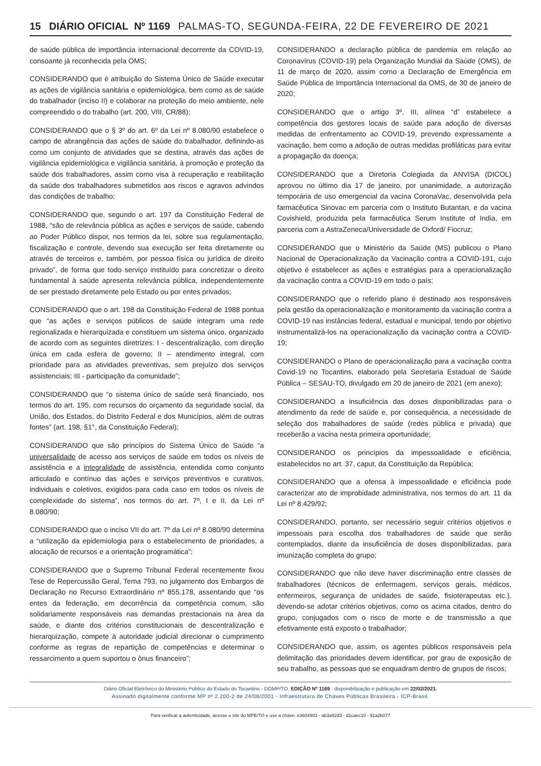15 DIÁRIO OFICIAL Nº 1169 PALMAS-TO, SEGUNDA-FEIRA, 22 DE FEVEREIRO DE 2021
de saúde pública de importância internacional decorrente da COVID-19, consoante já reconhecida pela OMS;
CONSIDERANDO que é atribuição do Sistema Único de Saúde executar as ações de vigilância sanitária e epidemiológica, bem como as de saúde do trabalhador (inciso II) e colaborar na proteção do meio ambiente, nele compreendido o do trabalho (art. 200, VIII, CR/88);
CONSIDERANDO que o § 3º do art. 6º da Lei nº 8.080/90 estabelece o campo de abrangência das ações de saúde do trabalhador, definindo-as como um conjunto de atividades que se destina, através das ações de vigilância epidemiológica e vigilância sanitária, à promoção e proteção da saúde dos trabalhadores, assim como visa à recuperação e reabilitação da saúde dos trabalhadores submetidos aos riscos e agravos advindos das condições de trabalho;
CONSIDERANDO que, segundo o art. 197 da Constituição Federal de 1988, “são de relevância pública as ações e serviços de saúde, cabendo ao Poder Público dispor, nos termos da lei, sobre sua regulamentação, fiscalização e controle, devendo sua execução ser feita diretamente ou através de terceiros e, também, por pessoa física ou jurídica de direito privado”, de forma que todo serviço instituído para concretizar o direito fundamental à saúde apresenta relevância pública, independentemente de ser prestado diretamente pelo Estado ou por entes privados;
CONSIDERANDO que o art. 198 da Constituição Federal de 1988 pontua que “as ações e serviços públicos de saúde integram uma rede regionalizada e hierarquizada e constituem um sistema único, organizado de acordo com as seguintes diretrizes: I - descentralização, com direção única em cada esfera de governo; II – atendimento integral, com prioridade para as atividades preventivas, sem prejuízo dos serviços assistenciais; III - participação da comunidade”;
CONSIDERANDO que “o sistema único de saúde será financiado, nos termos do art. 195, com recursos do orçamento da seguridade social, da União, dos Estados, do Distrito Federal e dos Municípios, além de outras fontes” (art. 198, §1°, da Constituição Federal);
CONSIDERANDO que são princípios do Sistema Único de Saúde “a universalidade de acesso aos serviços de saúde em todos os níveis de assistência e a integralidade de assistência, entendida como conjunto articulado e contínuo das ações e serviços preventivos e curativos, individuais e coletivos, exigidos para cada caso em todos os níveis de complexidade do sistema”, nos termos do art. 7º, I e II, da Lei nº 8.080/90;
CONSIDERANDO que o inciso VII do art. 7º da Lei nº 8.080/90 determina a “utilização da epidemiologia para o estabelecimento de prioridades, a alocação de recursos e a orientação programática”;
CONSIDERANDO que o Supremo Tribunal Federal recentemente fixou Tese de Repercussão Geral, Tema 793, no julgamento dos Embargos de Declaração no Recurso Extraordinário nº 855.178, assentando que “os entes da federação, em decorrência da competência comum, são solidariamente responsáveis nas demandas prestacionais na área da saúde, e diante dos critérios constitucionais de descentralização e hierarquização, compete à autoridade judicial direcionar o cumprimento conforme as regras de repartição de competências e determinar o ressarcimento a quem suportou o ônus financeiro”;
CONSIDERANDO a declaração pública de pandemia em relação ao Coronavírus (COVID-19) pela Organização Mundial da Saúde (OMS), de 11 de março de 2020, assim como a Declaração de Emergência em Saúde Pública de Importância Internacional da OMS, de 30 de janeiro de 2020;
CONSIDERANDO que o artigo 3º, III, alínea “d” estabelece a competência dos gestores locais de saúde para adoção de diversas medidas de enfrentamento ao COVID-19, prevendo expressamente a vacinação, bem como a adoção de outras medidas profiláticas para evitar a propagação da doença;
CONSIDERANDO que a Diretoria Colegiada da ANVISA (DICOL) aprovou no último dia 17 de janeiro, por unanimidade, a autorização temporária de uso emergencial da vacina CoronaVac, desenvolvida pela farmacêutica Sinovac em parceria com o Instituto Butantan, e da vacina Covishield, produzida pela farmacêutica Serum Institute of India, em parceria com a AstraZeneca/Universidade de Oxford/ Fiocruz;
CONSIDERANDO que o Ministério da Saúde (MS) publicou o Plano Nacional de Operacionalização da Vacinação contra a COVID-191, cujo objetivo é estabelecer as ações e estratégias para a operacionalização da vacinação contra a COVID-19 em todo o país;
CONSIDERANDO que o referido plano é destinado aos responsáveis pela gestão da operacionalização e monitoramento da vacinação contra a COVID-19 nas instâncias federal, estadual e municipal, tendo por objetivo instrumentalizá-los na operacionalização da vacinação contra a COVID-19;
CONSIDERANDO o Plano de operacionalização para a vacinação contra Covid-19 no Tocantins, elaborado pela Secretaria Estadual de Saúde Pública – SESAU-TO, divulgado em 20 de janeiro de 2021 (em anexo);
CONSIDERANDO a insuficiência das doses disponibilizadas para o atendimento da rede de saúde e, por consequência, a necessidade de seleção dos trabalhadores de saúde (redes pública e privada) que receberão a vacina nesta primeira oportunidade;
CONSIDERANDO os princípios da impessoalidade e eficiência, estabelecidos no art. 37, caput, da Constituição da República;
CONSIDERANDO que a ofensa à impessoalidade e eficiência pode caracterizar ato de improbidade administrativa, nos termos do art. 11 da Lei nº 8.429/92;
CONSIDERANDO, portanto, ser necessário seguir critérios objetivos e impessoais para escolha dos trabalhadores de saúde que serão contemplados, diante da insuficiência de doses disponibilizadas, para imunização completa do grupo;
CONSIDERANDO que não deve haver discriminação entre classes de trabalhadores (técnicos de enfermagem, serviços gerais, médicos, enfermeiros, segurança de unidades de saúde, fisioterapeutas etc.), devendo-se adotar critérios objetivos, como os acima citados, dentro do grupo, conjugados com o risco de morte e de transmissão a que efetivamente está exposto o trabalhador;
CONSIDERANDO que, assim, os agentes públicos responsáveis pela delimitação das prioridades devem identificar, por grau de exposição de seu trabalho, as pessoas que se enquadram dentro de grupos de riscos;
Diário Oficial Eletrônico do Ministério Público do Estado do Tocantins - DOMP/TO. EDIÇÃO Nº 1169 : disponibilização e publicação em 22/02/2021.
Assinado digitalmente conforme MP nº 2.200-2 de 24/08/2001 - Infraestrutura de Chaves Públicas Brasileira - ICP-Brasil.
Para verificar a autenticidade, acesse o site do MPE/TO e use a chave: e3604903 - ab3a92d3 - d1caec10 - 91a2b077